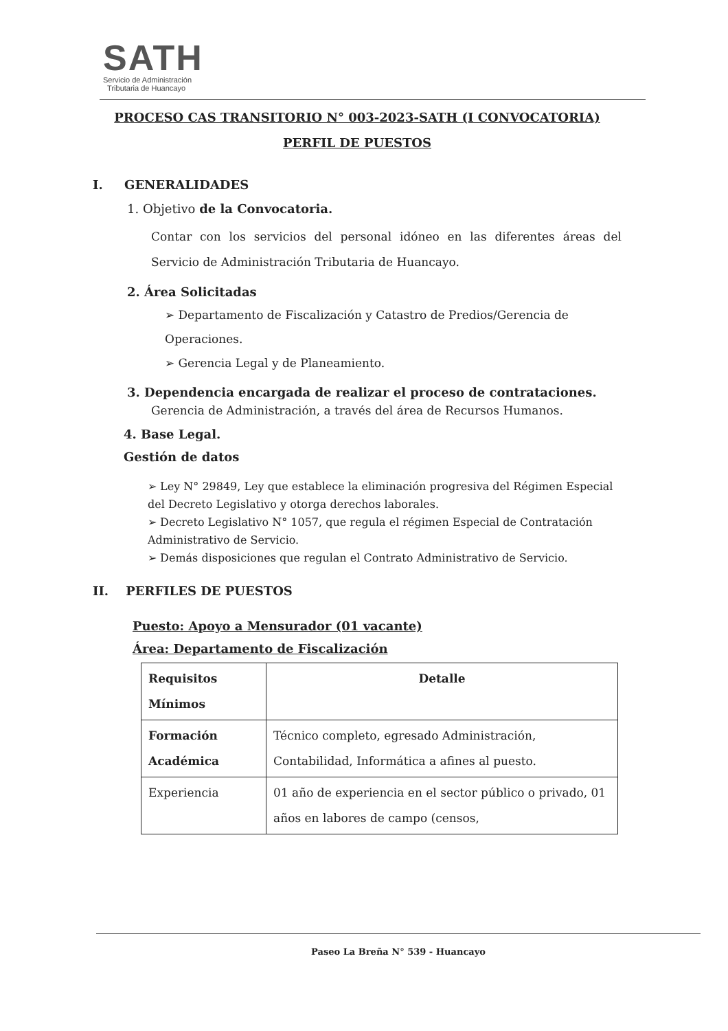SATH
Servicio de Administración
Tributaria de Huancayo
PROCESO CAS TRANSITORIO N° 003-2023-SATH (I CONVOCATORIA)
PERFIL DE PUESTOS
I. GENERALIDADES
1. Objetivo de la Convocatoria.
Contar con los servicios del personal idóneo en las diferentes áreas del Servicio de Administración Tributaria de Huancayo.
2. Área Solicitadas
➢ Departamento de Fiscalización y Catastro de Predios/Gerencia de Operaciones.
➢ Gerencia Legal y de Planeamiento.
3. Dependencia encargada de realizar el proceso de contrataciones.
Gerencia de Administración, a través del área de Recursos Humanos.
4. Base Legal.
Gestión de datos
➢ Ley N° 29849, Ley que establece la eliminación progresiva del Régimen Especial del Decreto Legislativo y otorga derechos laborales.
➢ Decreto Legislativo N° 1057, que regula el régimen Especial de Contratación Administrativo de Servicio.
➢ Demás disposiciones que regulan el Contrato Administrativo de Servicio.
II. PERFILES DE PUESTOS
Puesto: Apoyo a Mensurador (01 vacante)
Área: Departamento de Fiscalización
| Requisitos Mínimos | Detalle |
| --- | --- |
| Formación Académica | Técnico completo, egresado Administración, Contabilidad, Informática a afines al puesto. |
| Experiencia | 01 año de experiencia en el sector público o privado, 01 años en labores de campo (censos, |
Paseo La Breña N° 539 - Huancayo